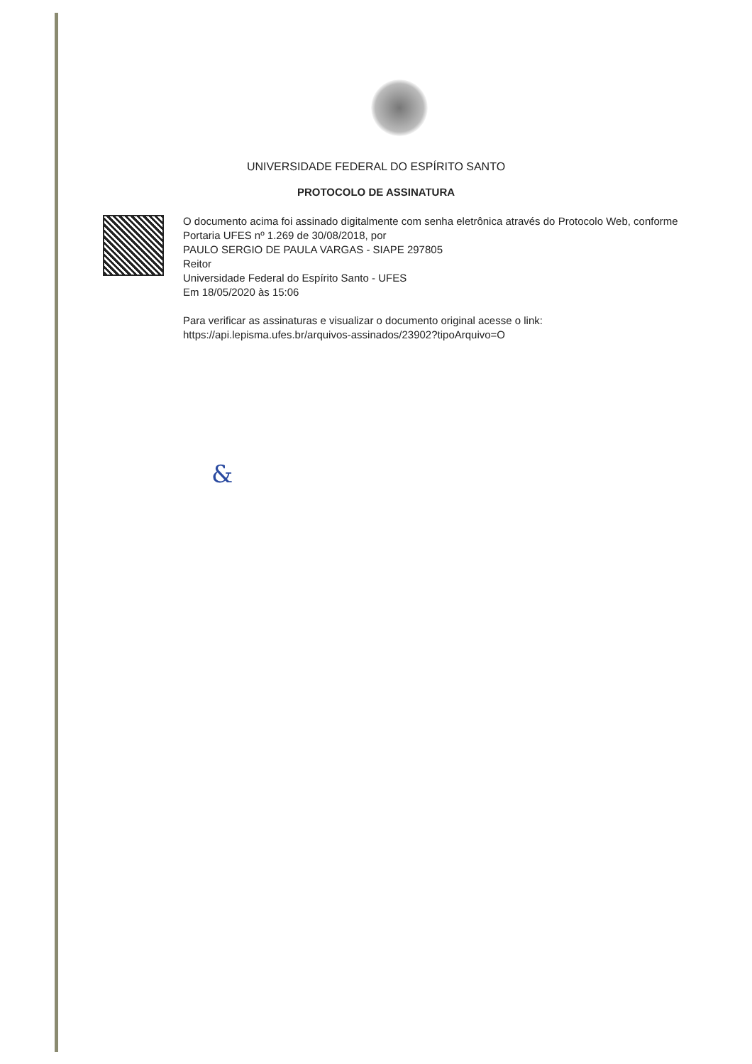UNIVERSIDADE FEDERAL DO ESPÍRITO SANTO
PROTOCOLO DE ASSINATURA
O documento acima foi assinado digitalmente com senha eletrônica através do Protocolo Web, conforme Portaria UFES nº 1.269 de 30/08/2018, por
PAULO SERGIO DE PAULA VARGAS - SIAPE 297805
Reitor
Universidade Federal do Espírito Santo - UFES
Em 18/05/2020 às 15:06
Para verificar as assinaturas e visualizar o documento original acesse o link:
https://api.lepisma.ufes.br/arquivos-assinados/23902?tipoArquivo=O
&